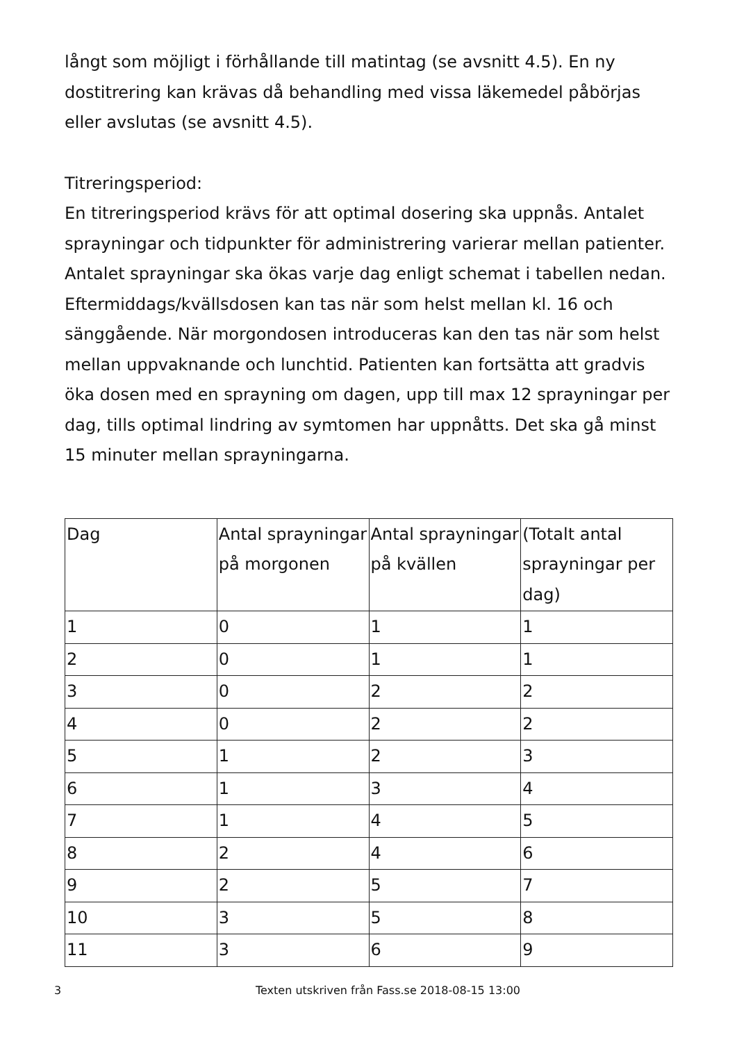långt som möjligt i förhållande till matintag (se avsnitt 4.5). En ny dostitrering kan krävas då behandling med vissa läkemedel påbörjas eller avslutas (se avsnitt 4.5).
Titreringsperiod:
En titreringsperiod krävs för att optimal dosering ska uppnås. Antalet sprayningar och tidpunkter för administrering varierar mellan patienter.
Antalet sprayningar ska ökas varje dag enligt schemat i tabellen nedan. Eftermiddags/kvällsdosen kan tas när som helst mellan kl. 16 och sänggående. När morgondosen introduceras kan den tas när som helst mellan uppvaknande och lunchtid. Patienten kan fortsätta att gradvis öka dosen med en sprayning om dagen, upp till max 12 sprayningar per dag, tills optimal lindring av symtomen har uppnåtts. Det ska gå minst 15 minuter mellan sprayningarna.
| Dag | Antal sprayningar på morgonen | Antal sprayningar på kvällen | (Totalt antal sprayningar per dag) |
| --- | --- | --- | --- |
| 1 | 0 | 1 | 1 |
| 2 | 0 | 1 | 1 |
| 3 | 0 | 2 | 2 |
| 4 | 0 | 2 | 2 |
| 5 | 1 | 2 | 3 |
| 6 | 1 | 3 | 4 |
| 7 | 1 | 4 | 5 |
| 8 | 2 | 4 | 6 |
| 9 | 2 | 5 | 7 |
| 10 | 3 | 5 | 8 |
| 11 | 3 | 6 | 9 |
3 Texten utskriven från Fass.se 2018-08-15 13:00